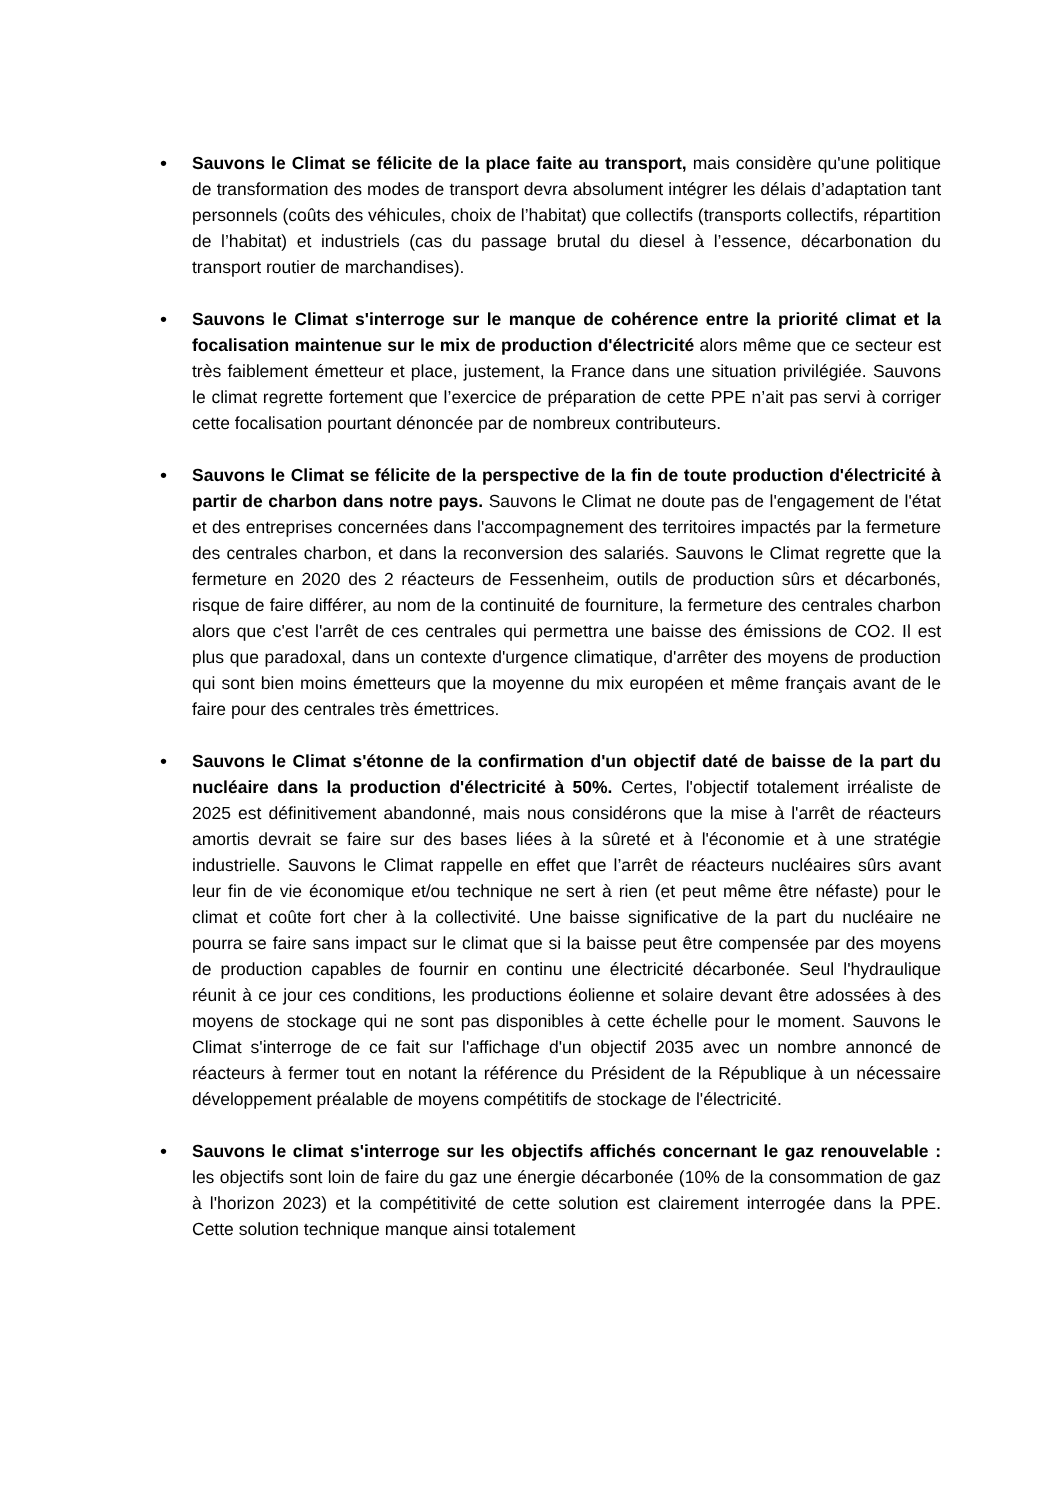• Sauvons le Climat se félicite de la place faite au transport, mais considère qu'une politique de transformation des modes de transport devra absolument intégrer les délais d’adaptation tant personnels (coûts des véhicules, choix de l’habitat) que collectifs (transports collectifs, répartition de l’habitat) et industriels (cas du passage brutal du diesel à l’essence, décarbonation du transport routier de marchandises).
• Sauvons le Climat s'interroge sur le manque de cohérence entre la priorité climat et la focalisation maintenue sur le mix de production d'électricité alors même que ce secteur est très faiblement émetteur et place, justement, la France dans une situation privilégiée. Sauvons le climat regrette fortement que l’exercice de préparation de cette PPE n’ait pas servi à corriger cette focalisation pourtant dénoncée par de nombreux contributeurs.
• Sauvons le Climat se félicite de la perspective de la fin de toute production d'électricité à partir de charbon dans notre pays. Sauvons le Climat ne doute pas de l'engagement de l'état et des entreprises concernées dans l'accompagnement des territoires impactés par la fermeture des centrales charbon, et dans la reconversion des salariés. Sauvons le Climat regrette que la fermeture en 2020 des 2 réacteurs de Fessenheim, outils de production sûrs et décarbonés, risque de faire différer, au nom de la continuité de fourniture, la fermeture des centrales charbon alors que c'est l'arrêt de ces centrales qui permettra une baisse des émissions de CO2. Il est plus que paradoxal, dans un contexte d'urgence climatique, d'arrêter des moyens de production qui sont bien moins émetteurs que la moyenne du mix européen et même français avant de le faire pour des centrales très émettrices.
• Sauvons le Climat s'étonne de la confirmation d'un objectif daté de baisse de la part du nucléaire dans la production d'électricité à 50%. Certes, l'objectif totalement irréaliste de 2025 est définitivement abandonné, mais nous considérons que la mise à l'arrêt de réacteurs amortis devrait se faire sur des bases liées à la sûreté et à l'économie et à une stratégie industrielle. Sauvons le Climat rappelle en effet que l’arrêt de réacteurs nucléaires sûrs avant leur fin de vie économique et/ou technique ne sert à rien (et peut même être néfaste) pour le climat et coûte fort cher à la collectivité. Une baisse significative de la part du nucléaire ne pourra se faire sans impact sur le climat que si la baisse peut être compensée par des moyens de production capables de fournir en continu une électricité décarbonée. Seul l'hydraulique réunit à ce jour ces conditions, les productions éolienne et solaire devant être adossées à des moyens de stockage qui ne sont pas disponibles à cette échelle pour le moment. Sauvons le Climat s'interroge de ce fait sur l'affichage d'un objectif 2035 avec un nombre annoncé de réacteurs à fermer tout en notant la référence du Président de la République à un nécessaire développement préalable de moyens compétitifs de stockage de l'électricité.
• Sauvons le climat s'interroge sur les objectifs affichés concernant le gaz renouvelable : les objectifs sont loin de faire du gaz une énergie décarbonée (10% de la consommation de gaz à l'horizon 2023) et la compétitivité de cette solution est clairement interrogée dans la PPE. Cette solution technique manque ainsi totalement